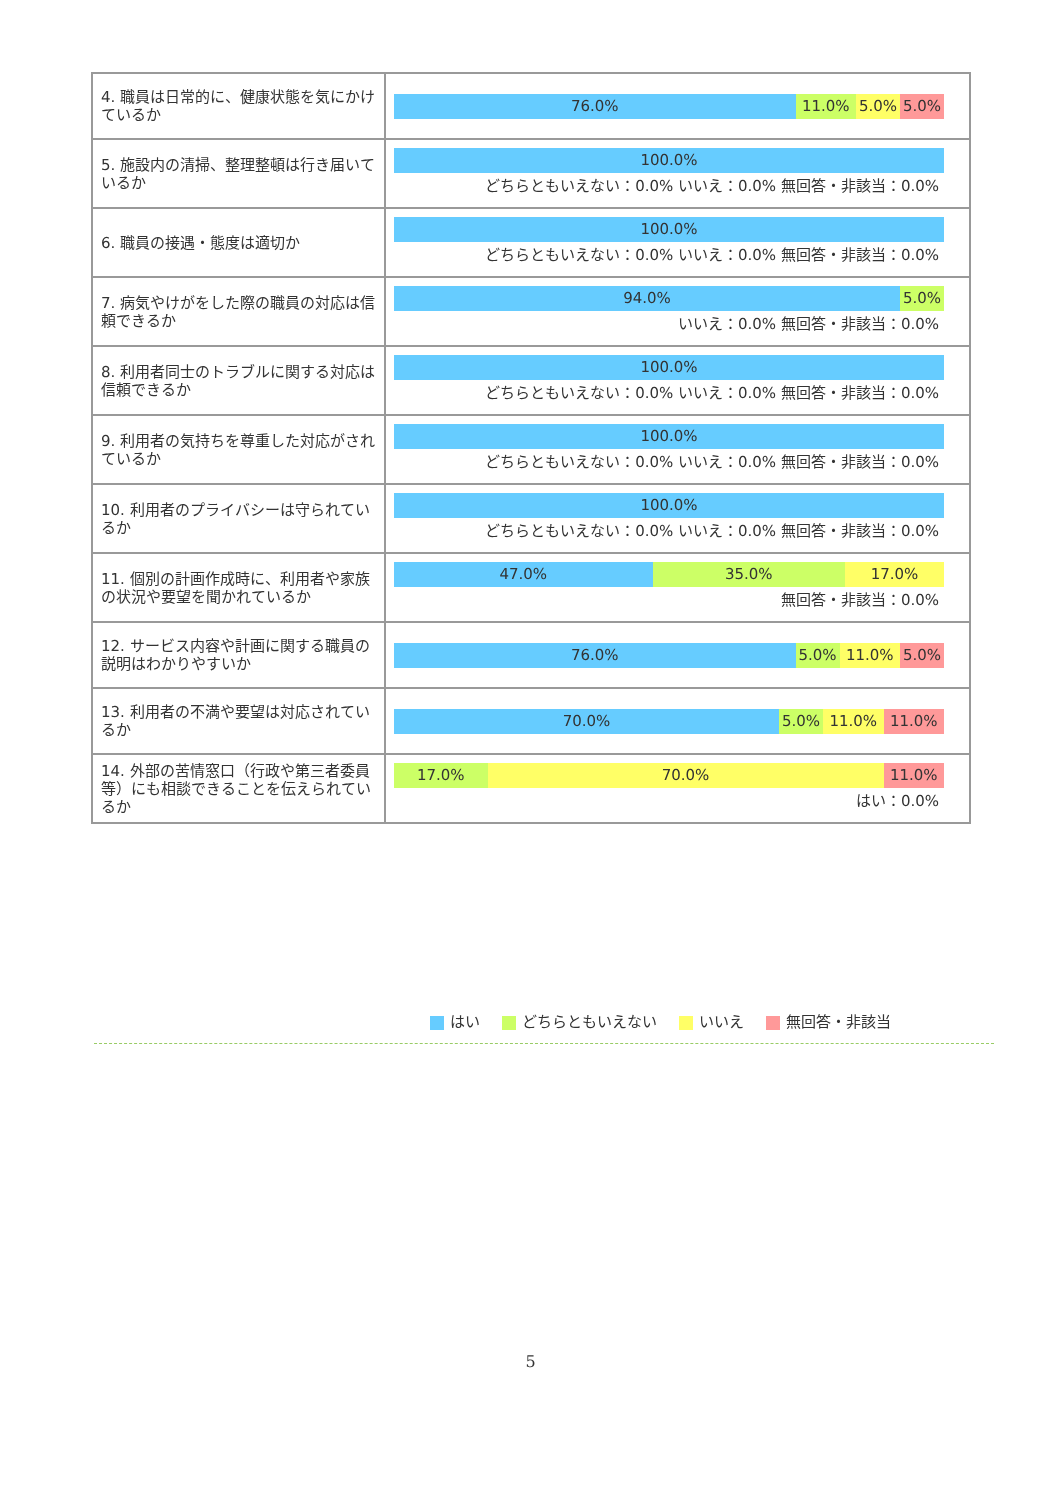| 4. 職員は日常的に、健康状態を気にかけているか | 76.0% 11.0% 5.0% 5.0% |
| 5. 施設内の清掃、整理整頓は行き届いているか | 100.0% どちらともいえない：0.0% いいえ：0.0% 無回答・非該当：0.0% |
| 6. 職員の接遇・態度は適切か | 100.0% どちらともいえない：0.0% いいえ：0.0% 無回答・非該当：0.0% |
| 7. 病気やけがをした際の職員の対応は信頼できるか | 94.0% 5.0% いいえ：0.0% 無回答・非該当：0.0% |
| 8. 利用者同士のトラブルに関する対応は信頼できるか | 100.0% どちらともいえない：0.0% いいえ：0.0% 無回答・非該当：0.0% |
| 9. 利用者の気持ちを尊重した対応がされているか | 100.0% どちらともいえない：0.0% いいえ：0.0% 無回答・非該当：0.0% |
| 10. 利用者のプライバシーは守られているか | 100.0% どちらともいえない：0.0% いいえ：0.0% 無回答・非該当：0.0% |
| 11. 個別の計画作成時に、利用者や家族の状況や要望を聞かれているか | 47.0% 35.0% 17.0% 無回答・非該当：0.0% |
| 12. サービス内容や計画に関する職員の説明はわかりやすいか | 76.0% 5.0% 11.0% 5.0% |
| 13. 利用者の不満や要望は対応されているか | 70.0% 5.0% 11.0% 11.0% |
| 14. 外部の苦情窓口（行政や第三者委員等）にも相談できることを伝えられているか | 17.0% 70.0% 11.0% はい：0.0% |
はい どちらともいえない いいえ 無回答・非該当
5